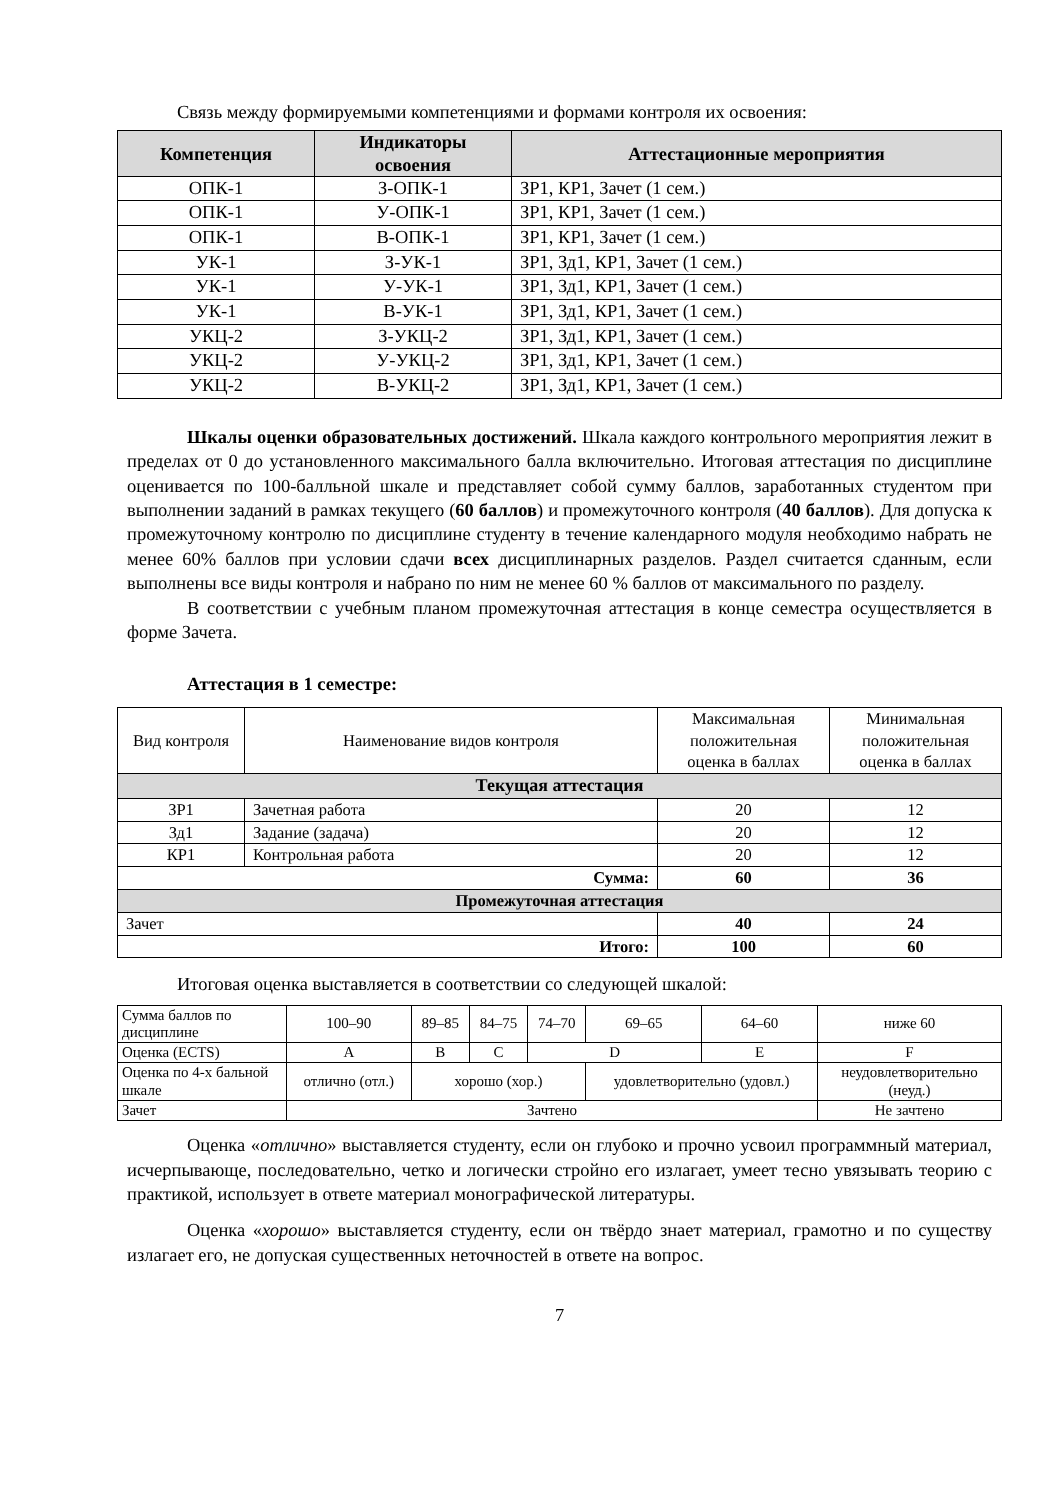Связь между формируемыми компетенциями и формами контроля их освоения:
| Компетенция | Индикаторы освоения | Аттестационные мероприятия |
| --- | --- | --- |
| ОПК-1 | З-ОПК-1 | ЗР1, КР1, Зачет (1 сем.) |
| ОПК-1 | У-ОПК-1 | ЗР1, КР1, Зачет (1 сем.) |
| ОПК-1 | В-ОПК-1 | ЗР1, КР1, Зачет (1 сем.) |
| УК-1 | З-УК-1 | ЗР1, Зд1, КР1, Зачет (1 сем.) |
| УК-1 | У-УК-1 | ЗР1, Зд1, КР1, Зачет (1 сем.) |
| УК-1 | В-УК-1 | ЗР1, Зд1, КР1, Зачет (1 сем.) |
| УКЦ-2 | З-УКЦ-2 | ЗР1, Зд1, КР1, Зачет (1 сем.) |
| УКЦ-2 | У-УКЦ-2 | ЗР1, Зд1, КР1, Зачет (1 сем.) |
| УКЦ-2 | В-УКЦ-2 | ЗР1, Зд1, КР1, Зачет (1 сем.) |
Шкалы оценки образовательных достижений. Шкала каждого контрольного мероприятия лежит в пределах от 0 до установленного максимального балла включительно. Итоговая аттестация по дисциплине оценивается по 100-балльной шкале и представляет собой сумму баллов, заработанных студентом при выполнении заданий в рамках текущего (60 баллов) и промежуточного контроля (40 баллов). Для допуска к промежуточному контролю по дисциплине студенту в течение календарного модуля необходимо набрать не менее 60% баллов при условии сдачи всех дисциплинарных разделов. Раздел считается сданным, если выполнены все виды контроля и набрано по ним не менее 60 % баллов от максимального по разделу.
В соответствии с учебным планом промежуточная аттестация в конце семестра осуществляется в форме Зачета.
Аттестация в 1 семестре:
| Вид контроля | Наименование видов контроля | Максимальная положительная оценка в баллах | Минимальная положительная оценка в баллах |
| Текущая аттестация | | | |
| ЗР1 | Зачетная работа | 20 | 12 |
| Зд1 | Задание (задача) | 20 | 12 |
| КР1 | Контрольная работа | 20 | 12 |
| Сумма: | | 60 | 36 |
| Промежуточная аттестация | | | |
| Зачет | | 40 | 24 |
| Итого: | | 100 | 60 |
Итоговая оценка выставляется в соответствии со следующей шкалой:
| Сумма баллов по дисциплине | 100–90 | 89–85 | 84–75 | 74–70 | 69–65 | 64–60 | ниже 60 |
| Оценка (ECTS) | A | B | C | D | | E | F |
| Оценка по 4-х бальной шкале | отлично (отл.) | хорошо (хор.) | | | удовлетворительно (удовл.) | | неудовлетворительно (неуд.) |
| Зачет | Зачтено | | | | | | Не зачтено |
Оценка «отлично» выставляется студенту, если он глубоко и прочно усвоил программный материал, исчерпывающе, последовательно, четко и логически стройно его излагает, умеет тесно увязывать теорию с практикой, использует в ответе материал монографической литературы.
Оценка «хорошо» выставляется студенту, если он твёрдо знает материал, грамотно и по существу излагает его, не допуская существенных неточностей в ответе на вопрос.
7